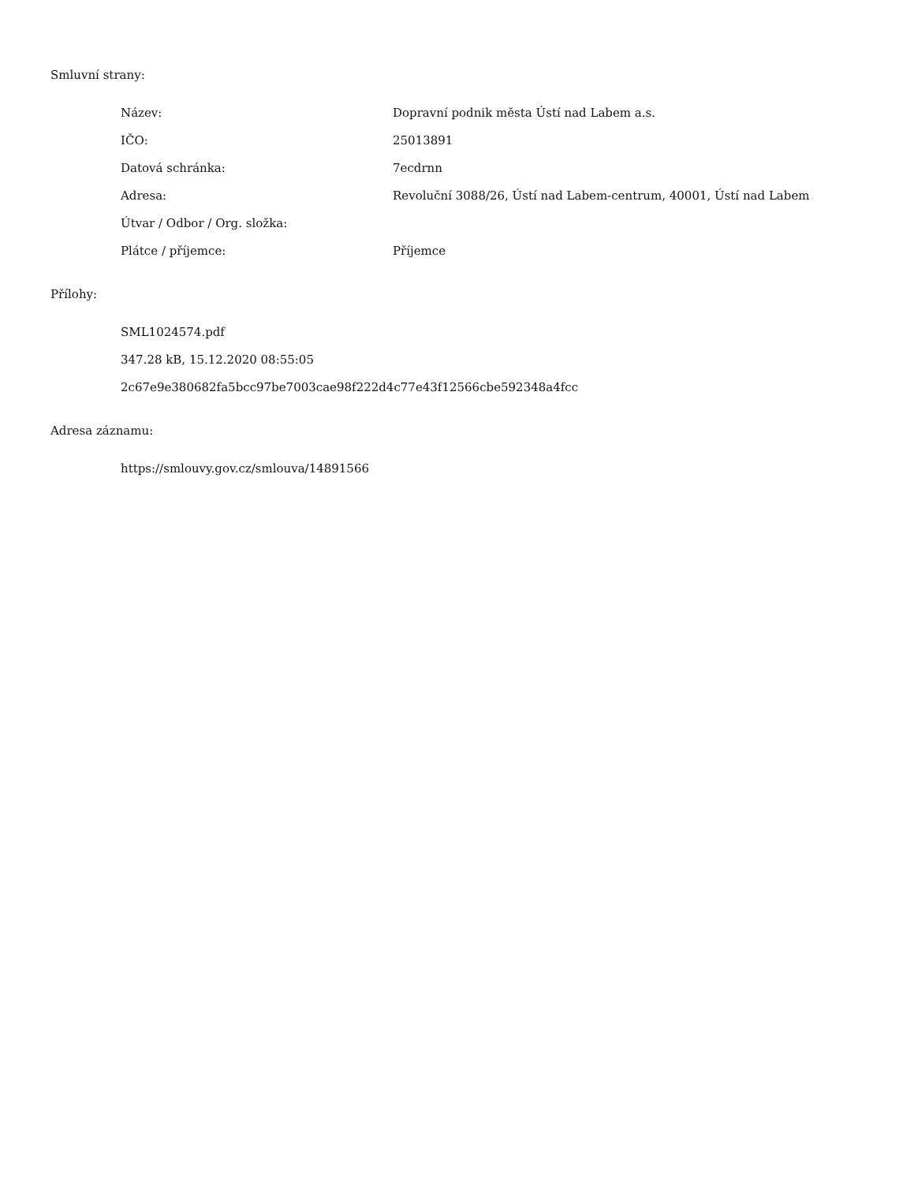Smluvní strany:
| Název: | Dopravní podnik města Ústí nad Labem a.s. |
| IČO: | 25013891 |
| Datová schránka: | 7ecdrnn |
| Adresa: | Revoluční 3088/26, Ústí nad Labem-centrum, 40001, Ústí nad Labem |
| Útvar / Odbor / Org. složka: | |
| Plátce / příjemce: | Příjemce |
Přílohy:
SML1024574.pdf
347.28 kB, 15.12.2020 08:55:05
2c67e9e380682fa5bcc97be7003cae98f222d4c77e43f12566cbe592348a4fcc
Adresa záznamu:
https://smlouvy.gov.cz/smlouva/14891566